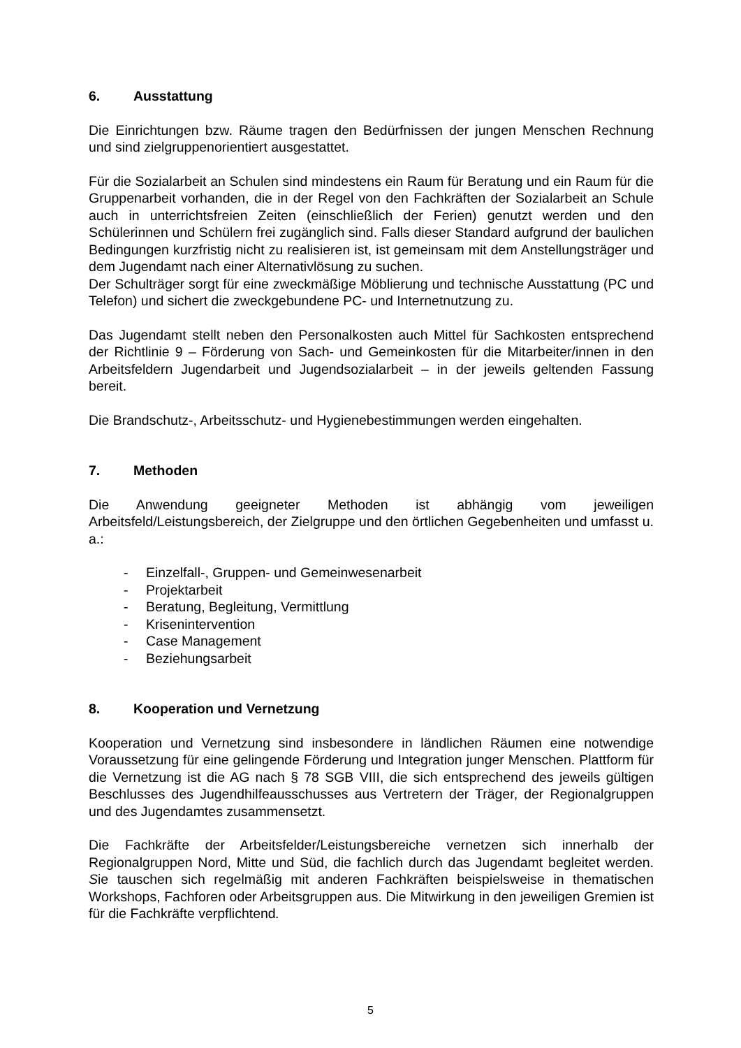6. Ausstattung
Die Einrichtungen bzw. Räume tragen den Bedürfnissen der jungen Menschen Rechnung und sind zielgruppenorientiert ausgestattet.
Für die Sozialarbeit an Schulen sind mindestens ein Raum für Beratung und ein Raum für die Gruppenarbeit vorhanden, die in der Regel von den Fachkräften der Sozialarbeit an Schule auch in unterrichtsfreien Zeiten (einschließlich der Ferien) genutzt werden und den Schülerinnen und Schülern frei zugänglich sind. Falls dieser Standard aufgrund der baulichen Bedingungen kurzfristig nicht zu realisieren ist, ist gemeinsam mit dem Anstellungsträger und dem Jugendamt nach einer Alternativlösung zu suchen.
Der Schulträger sorgt für eine zweckmäßige Möblierung und technische Ausstattung (PC und Telefon) und sichert die zweckgebundene PC- und Internetnutzung zu.
Das Jugendamt stellt neben den Personalkosten auch Mittel für Sachkosten entsprechend der Richtlinie 9 – Förderung von Sach- und Gemeinkosten für die Mitarbeiter/innen in den Arbeitsfeldern Jugendarbeit und Jugendsozialarbeit – in der jeweils geltenden Fassung bereit.
Die Brandschutz-, Arbeitsschutz- und Hygienebestimmungen werden eingehalten.
7. Methoden
Die Anwendung geeigneter Methoden ist abhängig vom jeweiligen Arbeitsfeld/Leistungsbereich, der Zielgruppe und den örtlichen Gegebenheiten und umfasst u. a.:
- Einzelfall-, Gruppen- und Gemeinwesenarbeit
- Projektarbeit
- Beratung, Begleitung, Vermittlung
- Krisenintervention
- Case Management
- Beziehungsarbeit
8. Kooperation und Vernetzung
Kooperation und Vernetzung sind insbesondere in ländlichen Räumen eine notwendige Voraussetzung für eine gelingende Förderung und Integration junger Menschen. Plattform für die Vernetzung ist die AG nach § 78 SGB VIII, die sich entsprechend des jeweils gültigen Beschlusses des Jugendhilfeausschusses aus Vertretern der Träger, der Regionalgruppen und des Jugendamtes zusammensetzt.
Die Fachkräfte der Arbeitsfelder/Leistungsbereiche vernetzen sich innerhalb der Regionalgruppen Nord, Mitte und Süd, die fachlich durch das Jugendamt begleitet werden. Sie tauschen sich regelmäßig mit anderen Fachkräften beispielsweise in thematischen Workshops, Fachforen oder Arbeitsgruppen aus. Die Mitwirkung in den jeweiligen Gremien ist für die Fachkräfte verpflichtend.
5